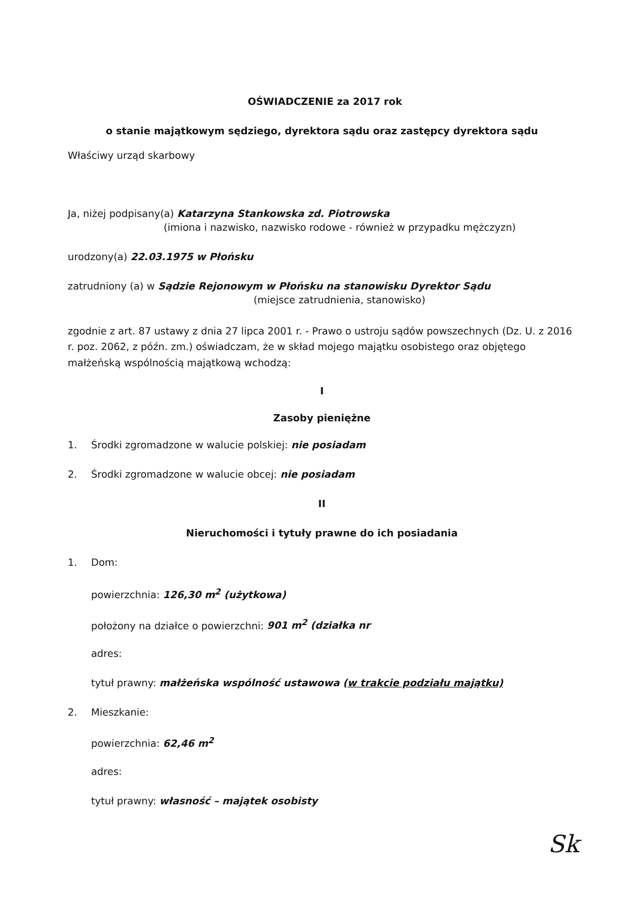OŚWIADCZENIE za 2017 rok
o stanie majątkowym sędziego, dyrektora sądu oraz zastępcy dyrektora sądu
Właściwy urząd skarbowy
Ja, niżej podpisany(a) Katarzyna Stankowska zd. Piotrowska
(imiona i nazwisko, nazwisko rodowe - również w przypadku mężczyzn)
urodzony(a) 22.03.1975 w Płońsku
zatrudniony (a) w Sądzie Rejonowym w Płońsku na stanowisku Dyrektor Sądu
(miejsce zatrudnienia, stanowisko)
zgodnie z art. 87 ustawy z dnia 27 lipca 2001 r. - Prawo o ustroju sądów powszechnych (Dz. U. z 2016 r. poz. 2062, z późn. zm.) oświadczam, że w skład mojego majątku osobistego oraz objętego małżeńską wspólnością majątkową wchodzą:
I
Zasoby pieniężne
1. Środki zgromadzone w walucie polskiej: nie posiadam
2. Środki zgromadzone w walucie obcej: nie posiadam
II
Nieruchomości i tytuły prawne do ich posiadania
1. Dom:
powierzchnia: 126,30 m<sup>2</sup> (użytkowa)
położony na działce o powierzchni: 901 m<sup>2</sup> (działka nr
adres:
tytuł prawny: małżeńska wspólność ustawowa (w trakcie podziału majątku)
2. Mieszkanie:
powierzchnia: 62,46 m<sup>2</sup>
adres:
tytuł prawny: własność – majątek osobisty
Sk